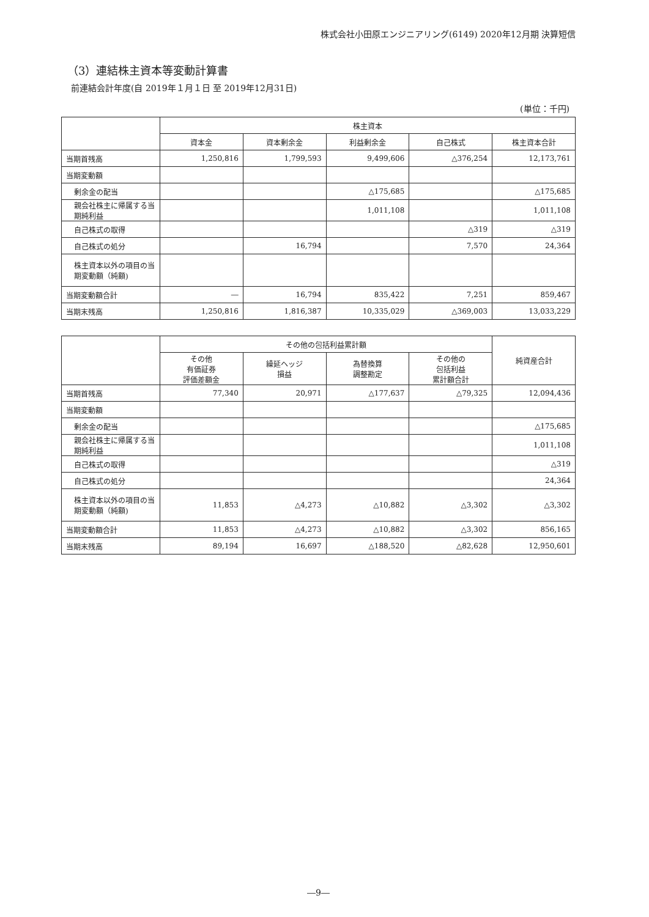株式会社小田原エンジニアリング(6149) 2020年12月期 決算短信
（3）連結株主資本等変動計算書
前連結会計年度(自 2019年１月１日 至 2019年12月31日)
(単位：千円)
| | 株主資本 | | | | |
| --- | --- | --- | --- | --- | --- |
| | 資本金 | 資本剰余金 | 利益剰余金 | 自己株式 | 株主資本合計 |
| 当期首残高 | 1,250,816 | 1,799,593 | 9,499,606 | △376,254 | 12,173,761 |
| 当期変動額 | | | | | |
| 剰余金の配当 | | | △175,685 | | △175,685 |
| 親会社株主に帰属する当期純利益 | | | 1,011,108 | | 1,011,108 |
| 自己株式の取得 | | | | △319 | △319 |
| 自己株式の処分 | | 16,794 | | 7,570 | 24,364 |
| 株主資本以外の項目の当期変動額（純額) | | | | | |
| 当期変動額合計 | ― | 16,794 | 835,422 | 7,251 | 859,467 |
| 当期末残高 | 1,250,816 | 1,816,387 | 10,335,029 | △369,003 | 13,033,229 |
| | その他の包括利益累計額 | | | | 純資産合計 |
| --- | --- | --- | --- | --- | --- |
| | その他 有価証券 評価差額金 | 繰延ヘッジ 損益 | 為替換算 調整勘定 | その他の 包括利益 累計額合計 | |
| 当期首残高 | 77,340 | 20,971 | △177,637 | △79,325 | 12,094,436 |
| 当期変動額 | | | | | |
| 剰余金の配当 | | | | | △175,685 |
| 親会社株主に帰属する当期純利益 | | | | | 1,011,108 |
| 自己株式の取得 | | | | | △319 |
| 自己株式の処分 | | | | | 24,364 |
| 株主資本以外の項目の当期変動額（純額) | 11,853 | △4,273 | △10,882 | △3,302 | △3,302 |
| 当期変動額合計 | 11,853 | △4,273 | △10,882 | △3,302 | 856,165 |
| 当期末残高 | 89,194 | 16,697 | △188,520 | △82,628 | 12,950,601 |
―9―